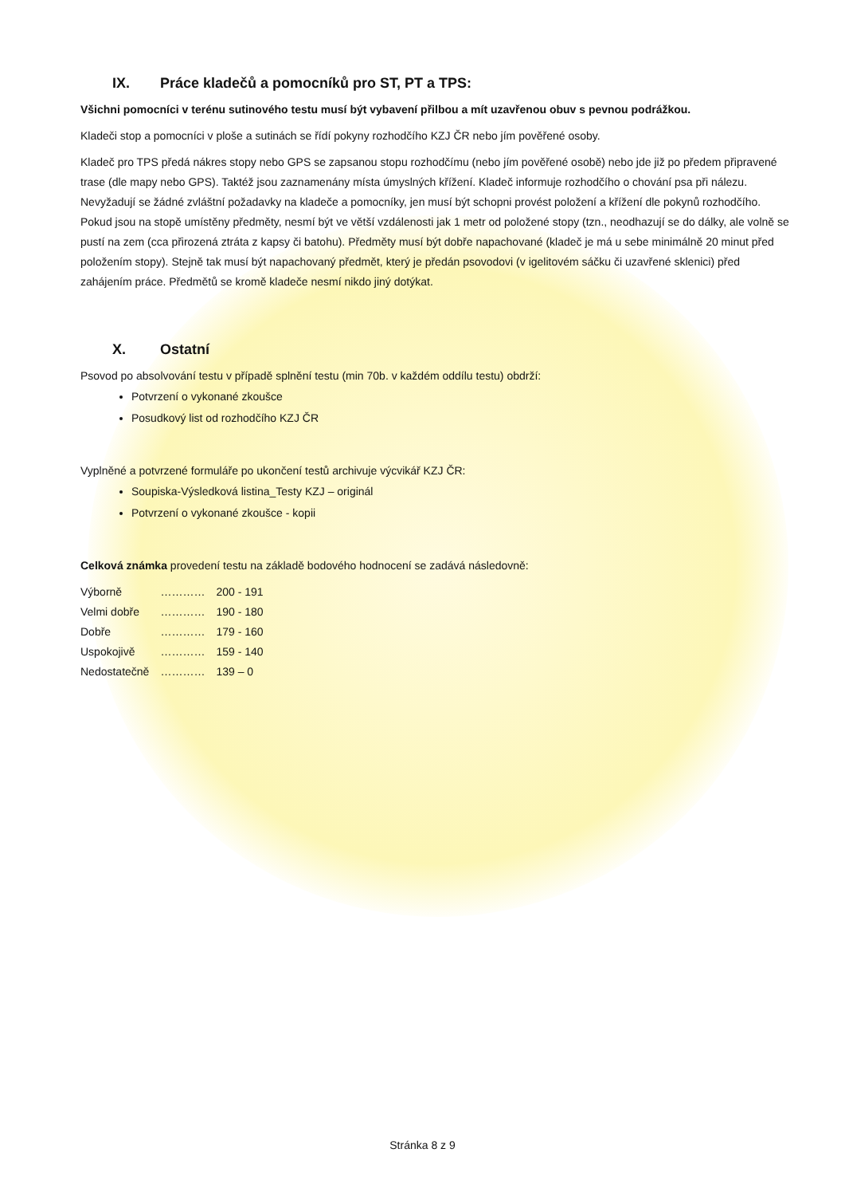IX. Práce kladečů a pomocníků pro ST, PT a TPS:
Všichni pomocníci v terénu sutinového testu musí být vybavení přilbou a mít uzavřenou obuv s pevnou podrážkou.
Kladeči stop a pomocníci v ploše a sutinách se řídí pokyny rozhodčího KZJ ČR nebo jím pověřené osoby.
Kladeč pro TPS předá nákres stopy nebo GPS se zapsanou stopu rozhodčímu (nebo jím pověřené osobě) nebo jde již po předem připravené trase (dle mapy nebo GPS). Taktéž jsou zaznamenány místa úmyslných křížení. Kladeč informuje rozhodčího o chování psa při nálezu. Nevyžadují se žádné zvláštní požadavky na kladeče a pomocníky, jen musí být schopni provést položení a křížení dle pokynů rozhodčího. Pokud jsou na stopě umístěny předměty, nesmí být ve větší vzdálenosti jak 1 metr od položené stopy (tzn., neodhazují se do dálky, ale volně se pustí na zem (cca přirozená ztráta z kapsy či batohu). Předměty musí být dobře napachované (kladeč je má u sebe minimálně 20 minut před položením stopy). Stejně tak musí být napachovaný předmět, který je předán psovodovi (v igelitovém sáčku či uzavřené sklenici) před zahájením práce. Předmětů se kromě kladeče nesmí nikdo jiný dotýkat.
X. Ostatní
Psovod po absolvování testu v případě splnění testu (min 70b. v každém oddílu testu) obdrží:
Potvrzení o vykonané zkoušce
Posudkový list od rozhodčího KZJ ČR
Vyplněné a potvrzené formuláře po ukončení testů archivuje výcvikář KZJ ČR:
Soupiska-Výsledková listina_Testy KZJ – originál
Potvrzení o vykonané zkoušce - kopii
Celková známka provedení testu na základě bodového hodnocení se zadává následovně:
| Výborně | ………… | 200 - 191 |
| Velmi dobře | ………… | 190 - 180 |
| Dobře | ………… | 179 - 160 |
| Uspokojivě | ………… | 159 - 140 |
| Nedostatečně | ………… | 139 – 0 |
Stránka 8 z 9